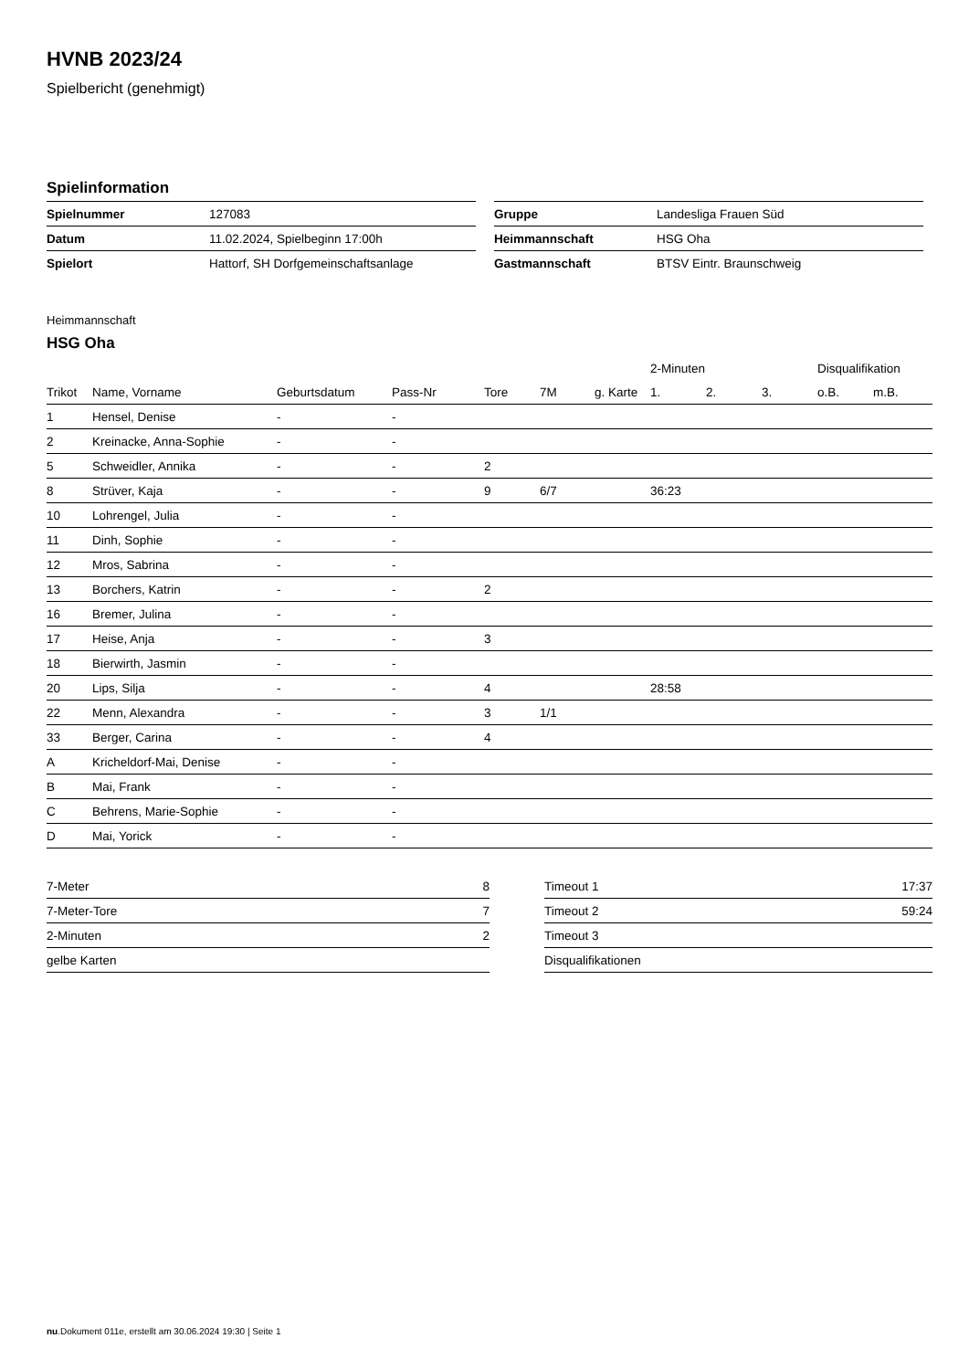HVNB 2023/24
Spielbericht (genehmigt)
Spielinformation
| Spielnummer | 127083 |
| Datum | 11.02.2024, Spielbeginn 17:00h |
| Spielort | Hattorf, SH Dorfgemeinschaftsanlage |
| Gruppe | Landesliga Frauen Süd |
| Heimmannschaft | HSG Oha |
| Gastmannschaft | BTSV Eintr. Braunschweig |
Heimmannschaft
HSG Oha
| | | | | | | | 2-Minuten | | | Disqualifikation | |
| --- | --- | --- | --- | --- | --- | --- | --- | --- | --- | --- | --- |
| Trikot | Name, Vorname | Geburtsdatum | Pass-Nr | Tore | 7M | g. Karte | 1. | 2. | 3. | o.B. | m.B. |
| 1 | Hensel, Denise | - | - | | | | | | | | |
| 2 | Kreinacke, Anna-Sophie | - | - | | | | | | | | |
| 5 | Schweidler, Annika | - | - | 2 | | | | | | | |
| 8 | Strüver, Kaja | - | - | 9 | 6/7 | | 36:23 | | | | |
| 10 | Lohrengel, Julia | - | - | | | | | | | | |
| 11 | Dinh, Sophie | - | - | | | | | | | | |
| 12 | Mros, Sabrina | - | - | | | | | | | | |
| 13 | Borchers, Katrin | - | - | 2 | | | | | | | |
| 16 | Bremer, Julina | - | - | | | | | | | | |
| 17 | Heise, Anja | - | - | 3 | | | | | | | |
| 18 | Bierwirth, Jasmin | - | - | | | | | | | | |
| 20 | Lips, Silja | - | - | 4 | | | 28:58 | | | | |
| 22 | Menn, Alexandra | - | - | 3 | 1/1 | | | | | | |
| 33 | Berger, Carina | - | - | 4 | | | | | | | |
| A | Kricheldorf-Mai, Denise | - | - | | | | | | | | |
| B | Mai, Frank | - | - | | | | | | | | |
| C | Behrens, Marie-Sophie | - | - | | | | | | | | |
| D | Mai, Yorick | - | - | | | | | | | | |
| 7-Meter | 8 |
| 7-Meter-Tore | 7 |
| 2-Minuten | 2 |
| gelbe Karten | |
| Timeout 1 | 17:37 |
| Timeout 2 | 59:24 |
| Timeout 3 | |
| Disqualifikationen | |
nu.Dokument 011e, erstellt am 30.06.2024 19:30 | Seite 1